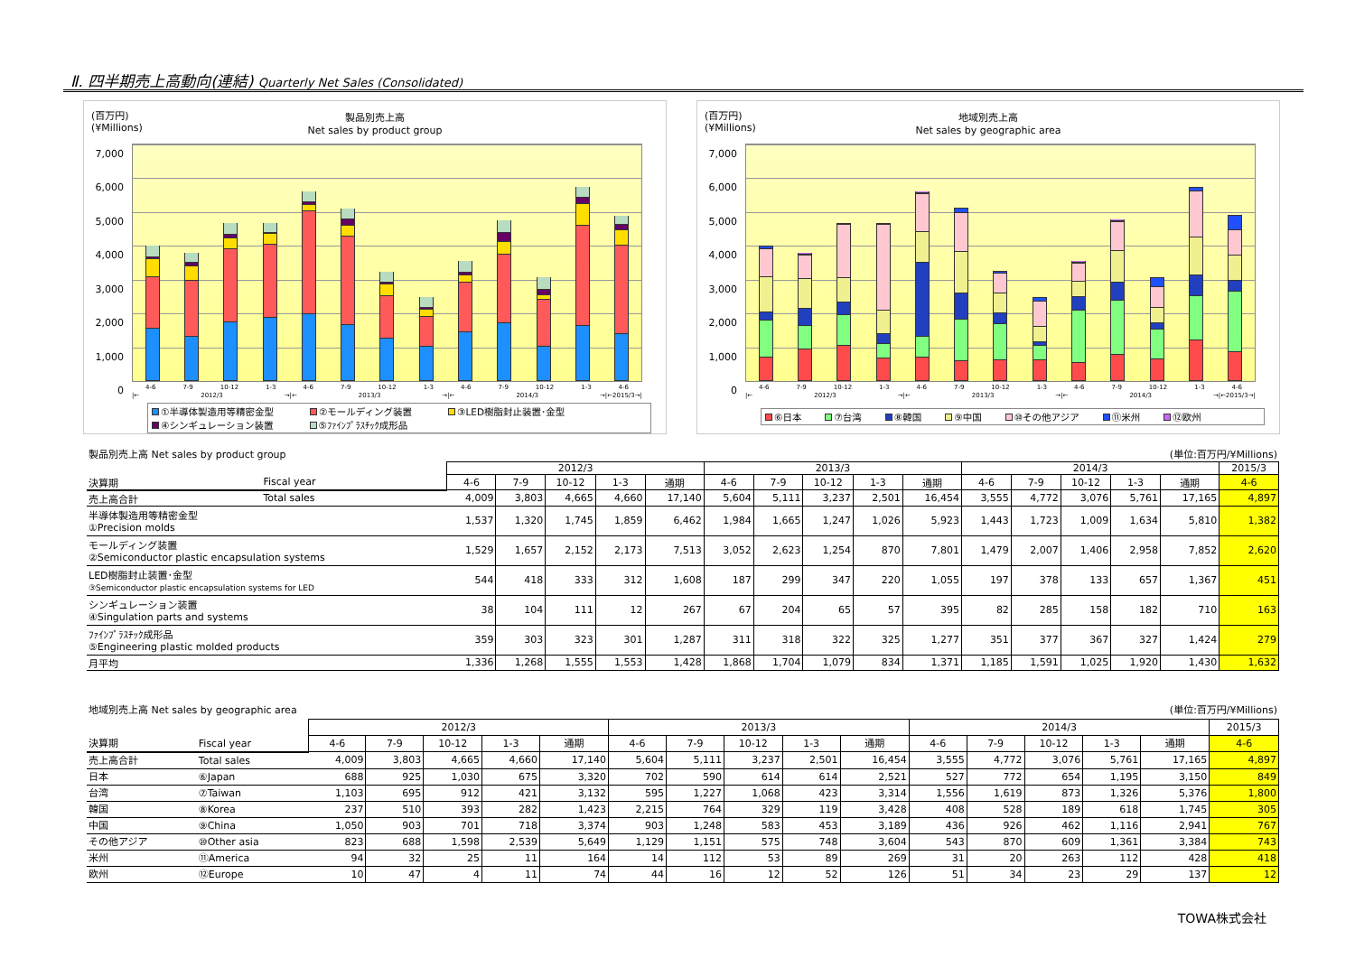Ⅱ. 四半期売上高動向(連結) Quarterly Net Sales (Consolidated)
(百万円)
(¥Millions)
製品別売上高
Net sales by product group
7,000
6,000
5,000
4,000
3,000
2,000
1,000
0
4-6 7-9 10-12 1-3 4-6 7-9 10-12 1-3 4-6 7-9 10-12 1-3 4-6
|← 2012/3 →|← 2013/3 →|← 2014/3 →|←2015/3→|
①半導体製造用等精密金型 ②モールディング装置 ③LED樹脂封止装置･金型 ④シンギュレーション装置 ⑤ﾌｧｲﾝﾌﾟﾗｽﾁｯｸ成形品
(百万円)
(¥Millions)
地域別売上高
Net sales by geographic area
7,000
6,000
5,000
4,000
3,000
2,000
1,000
0
4-6 7-9 10-12 1-3 4-6 7-9 10-12 1-3 4-6 7-9 10-12 1-3 4-6
|← 2012/3 →|← 2013/3 →|← 2014/3 →|←2015/3→|
⑥日本 ⑦台湾 ⑧韓国 ⑨中国 ⑩その他アジア ⑪米州 ⑫欧州
製品別売上高 Net sales by product group (単位:百万円/¥Millions)
| | | 2012/3 | | | | | 2013/3 | | | | | 2014/3 | | | | | 2015/3 |
| --- | --- | --- | --- | --- | --- | --- | --- | --- | --- | --- | --- | --- | --- | --- | --- | --- | --- |
| 決算期 | Fiscal year | 4-6 | 7-9 | 10-12 | 1-3 | 通期 | 4-6 | 7-9 | 10-12 | 1-3 | 通期 | 4-6 | 7-9 | 10-12 | 1-3 | 通期 | 4-6 |
| 売上高合計 | Total sales | 4,009 | 3,803 | 4,665 | 4,660 | 17,140 | 5,604 | 5,111 | 3,237 | 2,501 | 16,454 | 3,555 | 4,772 | 3,076 | 5,761 | 17,165 | 4,897 |
| 半導体製造用等精密金型 ①Precision molds | | 1,537 | 1,320 | 1,745 | 1,859 | 6,462 | 1,984 | 1,665 | 1,247 | 1,026 | 5,923 | 1,443 | 1,723 | 1,009 | 1,634 | 5,810 | 1,382 |
| モールディング装置 ②Semiconductor plastic encapsulation systems | | 1,529 | 1,657 | 2,152 | 2,173 | 7,513 | 3,052 | 2,623 | 1,254 | 870 | 7,801 | 1,479 | 2,007 | 1,406 | 2,958 | 7,852 | 2,620 |
| LED樹脂封止装置･金型 ③Semiconductor plastic encapsulation systems for LED | | 544 | 418 | 333 | 312 | 1,608 | 187 | 299 | 347 | 220 | 1,055 | 197 | 378 | 133 | 657 | 1,367 | 451 |
| シンギュレーション装置 ④Singulation parts and systems | | 38 | 104 | 111 | 12 | 267 | 67 | 204 | 65 | 57 | 395 | 82 | 285 | 158 | 182 | 710 | 163 |
| ﾌｧｲﾝﾌﾟﾗｽﾁｯｸ成形品 ⑤Engineering plastic molded products | | 359 | 303 | 323 | 301 | 1,287 | 311 | 318 | 322 | 325 | 1,277 | 351 | 377 | 367 | 327 | 1,424 | 279 |
| 月平均 | | 1,336 | 1,268 | 1,555 | 1,553 | 1,428 | 1,868 | 1,704 | 1,079 | 834 | 1,371 | 1,185 | 1,591 | 1,025 | 1,920 | 1,430 | 1,632 |
地域別売上高 Net sales by geographic area (単位:百万円/¥Millions)
| | | 2012/3 | | | | | 2013/3 | | | | | 2014/3 | | | | | 2015/3 |
| --- | --- | --- | --- | --- | --- | --- | --- | --- | --- | --- | --- | --- | --- | --- | --- | --- | --- |
| 決算期 | Fiscal year | 4-6 | 7-9 | 10-12 | 1-3 | 通期 | 4-6 | 7-9 | 10-12 | 1-3 | 通期 | 4-6 | 7-9 | 10-12 | 1-3 | 通期 | 4-6 |
| 売上高合計 | Total sales | 4,009 | 3,803 | 4,665 | 4,660 | 17,140 | 5,604 | 5,111 | 3,237 | 2,501 | 16,454 | 3,555 | 4,772 | 3,076 | 5,761 | 17,165 | 4,897 |
| 日本 | ⑥Japan | 688 | 925 | 1,030 | 675 | 3,320 | 702 | 590 | 614 | 614 | 2,521 | 527 | 772 | 654 | 1,195 | 3,150 | 849 |
| 台湾 | ⑦Taiwan | 1,103 | 695 | 912 | 421 | 3,132 | 595 | 1,227 | 1,068 | 423 | 3,314 | 1,556 | 1,619 | 873 | 1,326 | 5,376 | 1,800 |
| 韓国 | ⑧Korea | 237 | 510 | 393 | 282 | 1,423 | 2,215 | 764 | 329 | 119 | 3,428 | 408 | 528 | 189 | 618 | 1,745 | 305 |
| 中国 | ⑨China | 1,050 | 903 | 701 | 718 | 3,374 | 903 | 1,248 | 583 | 453 | 3,189 | 436 | 926 | 462 | 1,116 | 2,941 | 767 |
| その他アジア | ⑩Other asia | 823 | 688 | 1,598 | 2,539 | 5,649 | 1,129 | 1,151 | 575 | 748 | 3,604 | 543 | 870 | 609 | 1,361 | 3,384 | 743 |
| 米州 | ⑪America | 94 | 32 | 25 | 11 | 164 | 14 | 112 | 53 | 89 | 269 | 31 | 20 | 263 | 112 | 428 | 418 |
| 欧州 | ⑫Europe | 10 | 47 | 4 | 11 | 74 | 44 | 16 | 12 | 52 | 126 | 51 | 34 | 23 | 29 | 137 | 12 |
TOWA株式会社